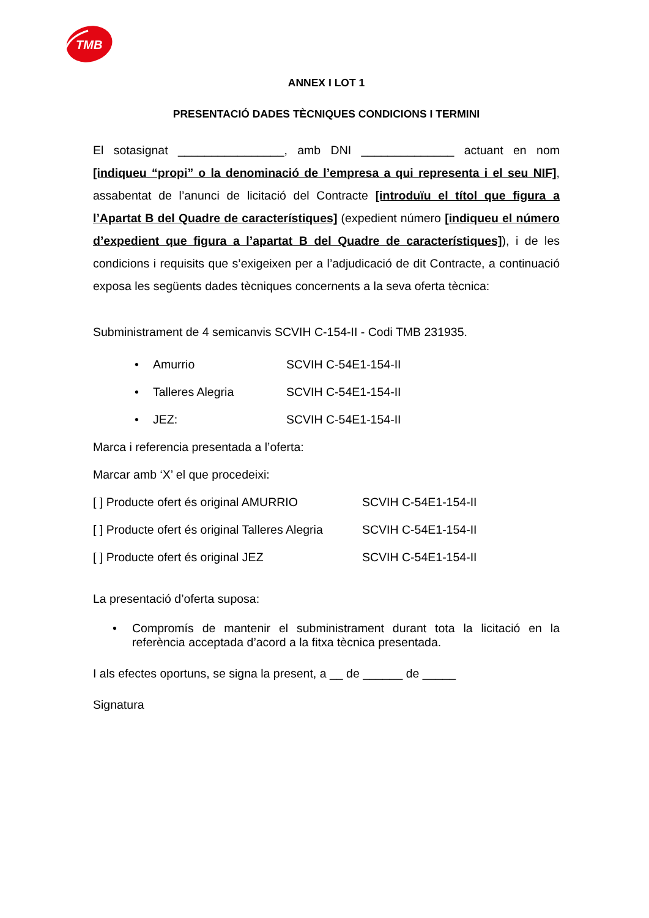TMB
ANNEX I LOT 1
PRESENTACIÓ DADES TÈCNIQUES CONDICIONS I TERMINI
El sotasignat ________________, amb DNI ______________ actuant en nom [indiqueu “propi” o la denominació de l’empresa a qui representa i el seu NIF], assabentat de l’anunci de licitació del Contracte [introduïu el títol que figura a l’Apartat B del Quadre de característiques] (expedient número [indiqueu el número d’expedient que figura a l’apartat B del Quadre de característiques]), i de les condicions i requisits que s’exigeixen per a l’adjudicació de dit Contracte, a continuació exposa les següents dades tècniques concernents a la seva oferta tècnica:
Subministrament de 4 semicanvis SCVIH C-154-II - Codi TMB 231935.
• Amurrio SCVIH C-54E1-154-II
• Talleres Alegria SCVIH C-54E1-154-II
• JEZ: SCVIH C-54E1-154-II
Marca i referencia presentada a l’oferta:
Marcar amb ‘X’ el que procedeixi:
[ ] Producte ofert és original AMURRIO SCVIH C-54E1-154-II
[ ] Producte ofert és original Talleres Alegria SCVIH C-54E1-154-II
[ ] Producte ofert és original JEZ SCVIH C-54E1-154-II
La presentació d’oferta suposa:
• Compromís de mantenir el subministrament durant tota la licitació en la referència acceptada d’acord a la fitxa tècnica presentada.
I als efectes oportuns, se signa la present, a __ de ______ de _____
Signatura